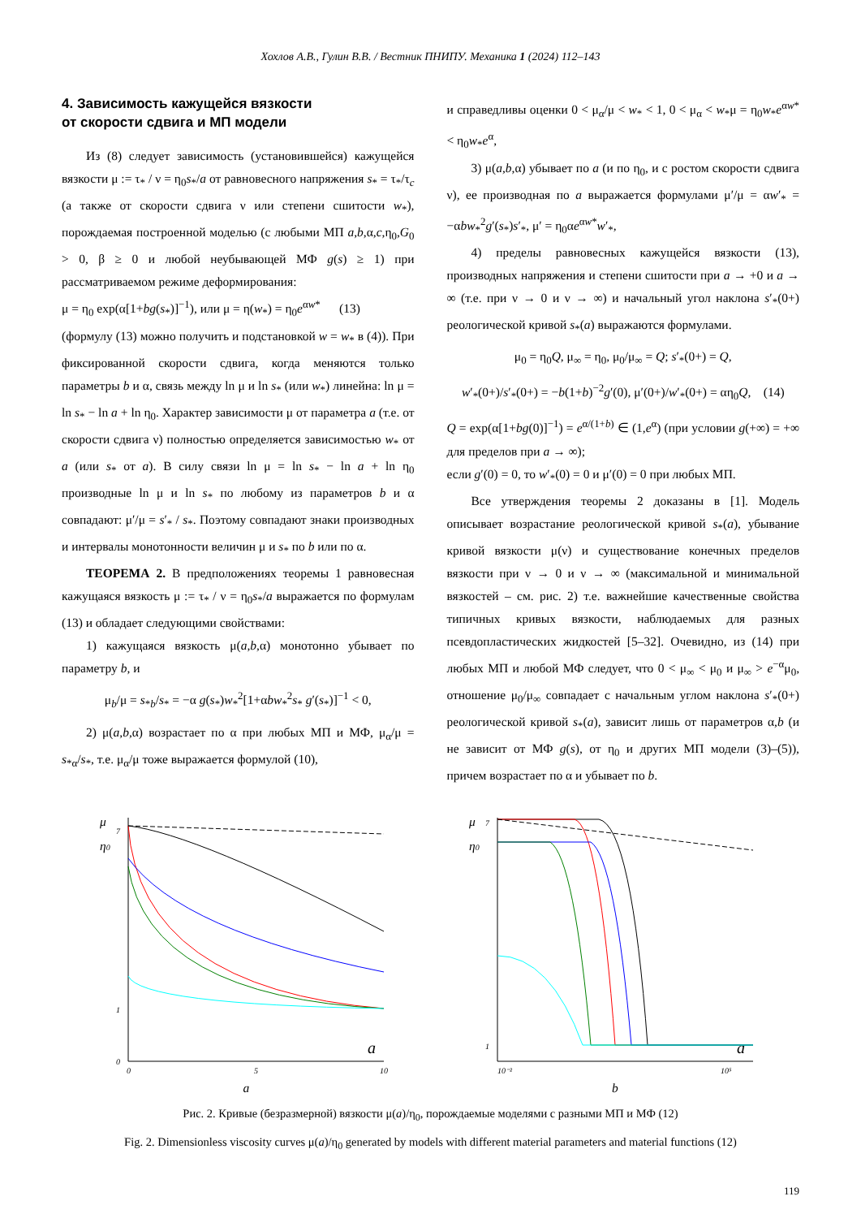Хохлов А.В., Гулин В.В. / Вестник ПНИПУ. Механика 1 (2024) 112–143
4. Зависимость кажущейся вязкости
от скорости сдвига и МП модели
Из (8) следует зависимость (установившейся) кажущейся вязкости μ := τ<sub>*</sub> / ν = η<sub>0</sub>s<sub>*</sub>/a от равновесного напряжения s<sub>*</sub> = τ<sub>*</sub>/τ<sub>c</sub> (а также от скорости сдвига ν или степени сшитости w<sub>*</sub>), порождаемая построенной моделью (с любыми МП a,b,α,c,η<sub>0</sub>,G<sub>0</sub> > 0, β ≥ 0 и любой неубывающей МФ g(s) ≥ 1) при рассматриваемом режиме деформирования:
μ = η<sub>0</sub> exp(α[1+bg(s<sub>*</sub>)]<sup>−1</sup>), или μ = η(w<sub>*</sub>) = η<sub>0</sub>e<sup>αw*</sup> (13)
(формулу (13) можно получить и подстановкой w = w<sub>*</sub> в (4)). При фиксированной скорости сдвига, когда меняются только параметры b и α, связь между ln μ и ln s<sub>*</sub> (или w<sub>*</sub>) линейна: ln μ = ln s<sub>*</sub> − ln a + ln η<sub>0</sub>. Характер зависимости μ от параметра a (т.е. от скорости сдвига ν) полностью определяется зависимостью w<sub>*</sub> от a (или s<sub>*</sub> от a). В силу связи ln μ = ln s<sub>*</sub> − ln a + ln η<sub>0</sub> производные ln μ и ln s<sub>*</sub> по любому из параметров b и α совпадают: μ′/μ = s′<sub>*</sub> / s<sub>*</sub>. Поэтому совпадают знаки производных и интервалы монотонности величин μ и s<sub>*</sub> по b или по α.
ТЕОРЕМА 2. В предположениях теоремы 1 равновесная кажущаяся вязкость μ := τ<sub>*</sub> / ν = η<sub>0</sub>s<sub>*</sub>/a выражается по формулам (13) и обладает следующими свойствами:
1) кажущаяся вязкость μ(a,b,α) монотонно убывает по параметру b, и
μ<sub>b</sub>/μ = s<sub>*b</sub>/s<sub>*</sub> = −α g(s<sub>*</sub>)w<sub>*</sub><sup>2</sup>[1+αbw<sub>*</sub><sup>2</sup>s<sub>*</sub> g′(s<sub>*</sub>)]<sup>−1</sup> < 0,
2) μ(a,b,α) возрастает по α при любых МП и МФ, μ<sub>α</sub>/μ = s<sub>*α</sub>/s<sub>*</sub>, т.е. μ<sub>α</sub>/μ тоже выражается формулой (10),
и справедливы оценки 0 < μ<sub>α</sub>/μ < w<sub>*</sub> < 1, 0 < μ<sub>α</sub> < w<sub>*</sub>μ = η<sub>0</sub>w<sub>*</sub>e<sup>αw*</sup> < η<sub>0</sub>w<sub>*</sub>e<sup>α</sup>,
3) μ(a,b,α) убывает по a (и по η<sub>0</sub>, и с ростом скорости сдвига ν), ее производная по a выражается формулами μ′/μ = αw′<sub>*</sub> = −αbw<sub>*</sub><sup>2</sup>g′(s<sub>*</sub>)s′<sub>*</sub>, μ′ = η<sub>0</sub>αe<sup>αw*</sup>w′<sub>*</sub>,
4) пределы равновесных кажущейся вязкости (13), производных напряжения и степени сшитости при a → +0 и a → ∞ (т.е. при ν → 0 и ν → ∞) и начальный угол наклона s′<sub>*</sub>(0+) реологической кривой s<sub>*</sub>(a) выражаются формулами.
μ<sub>0</sub> = η<sub>0</sub>Q, μ<sub>∞</sub> = η<sub>0</sub>, μ<sub>0</sub>/μ<sub>∞</sub> = Q; s′<sub>*</sub>(0+) = Q,
w′<sub>*</sub>(0+)/s′<sub>*</sub>(0+) = −b(1+b)<sup>−2</sup>g′(0), μ′(0+)/w′<sub>*</sub>(0+) = αη<sub>0</sub>Q, (14)
Q = exp(α[1+bg(0)]<sup>−1</sup>) = e<sup>α/(1+b)</sup> ∈ (1,e<sup>α</sup>) (при условии g(+∞) = +∞ для пределов при a → ∞);
если g′(0) = 0, то w′<sub>*</sub>(0) = 0 и μ′(0) = 0 при любых МП.
Все утверждения теоремы 2 доказаны в [1]. Модель описывает возрастание реологической кривой s<sub>*</sub>(a), убывание кривой вязкости μ(ν) и существование конечных пределов вязкости при ν → 0 и ν → ∞ (максимальной и минимальной вязкостей – см. рис. 2) т.е. важнейшие качественные свойства типичных кривых вязкости, наблюдаемых для разных псевдопластических жидкостей [5–32]. Очевидно, из (14) при любых МП и любой МФ следует, что 0 < μ<sub>∞</sub> < μ<sub>0</sub> и μ<sub>∞</sub> > e<sup>−α</sup>μ<sub>0</sub>, отношение μ<sub>0</sub>/μ<sub>∞</sub> совпадает с начальным углом наклона s′<sub>*</sub>(0+) реологической кривой s<sub>*</sub>(a), зависит лишь от параметров α,b (и не зависит от МФ g(s), от η<sub>0</sub> и других МП модели (3)–(5)), причем возрастает по α и убывает по b.
μ
η0
0
1
7
0
5
10
a
a
μ
η0
1
7
10⁻²
10⁵
a
b
Рис. 2. Кривые (безразмерной) вязкости μ(a)/η<sub>0</sub>, порождаемые моделями с разными МП и МФ (12)
Fig. 2. Dimensionless viscosity curves μ(a)/η<sub>0</sub> generated by models with different material parameters and material functions (12)
119